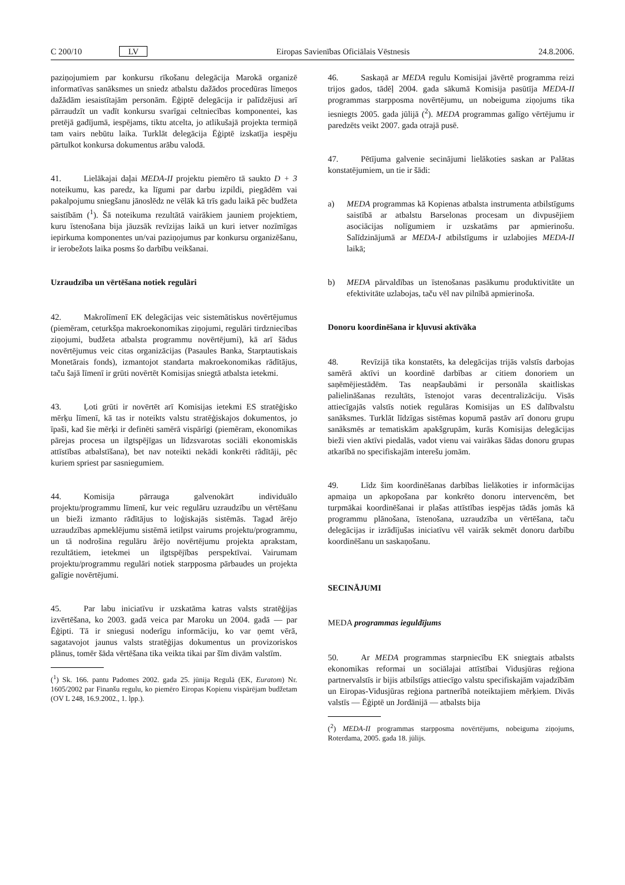C 200/10 LV Eiropas Savienības Oficiālais Vēstnesis 24.8.2006.
paziņojumiem par konkursu rīkošanu delegācija Marokā organizē informatīvas sanāksmes un sniedz atbalstu dažādos procedūras līmeņos dažādām iesaistītajām personām. Ēģiptē delegācija ir palīdzējusi arī pārraudzīt un vadīt konkursu svarīgai celtniecības komponentei, kas pretējā gadījumā, iespējams, tiktu atcelta, jo atlikušajā projekta termiņā tam vairs nebūtu laika. Turklāt delegācija Ēģiptē izskatīja iespēju pārtulkot konkursa dokumentus arābu valodā.
41. Lielākajai daļai MEDA-II projektu piemēro tā saukto D + 3 noteikumu, kas paredz, ka līgumi par darbu izpildi, piegādēm vai pakalpojumu sniegšanu jānoslēdz ne vēlāk kā trīs gadu laikā pēc budžeta saistībām (<sup>1</sup>). Šā noteikuma rezultātā vairākiem jauniem projektiem, kuru īstenošana bija jāuzsāk revīzijas laikā un kuri ietver nozīmīgas iepirkuma komponentes un/vai paziņojumus par konkursu organizēšanu, ir ierobežots laika posms šo darbību veikšanai.
Uzraudzība un vērtēšana notiek regulāri
42. Makrolīmenī EK delegācijas veic sistemātiskus novērtējumus (piemēram, ceturkšņa makroekonomikas ziņojumi, regulāri tirdzniecības ziņojumi, budžeta atbalsta programmu novērtējumi), kā arī šādus novērtējumus veic citas organizācijas (Pasaules Banka, Starptautiskais Monetārais fonds), izmantojot standarta makroekonomikas rādītājus, taču šajā līmenī ir grūti novērtēt Komisijas sniegtā atbalsta ietekmi.
43. Ļoti grūti ir novērtēt arī Komisijas ietekmi ES stratēģisko mērķu līmenī, kā tas ir noteikts valstu stratēģiskajos dokumentos, jo īpaši, kad šie mērķi ir definēti samērā vispārīgi (piemēram, ekonomikas pārejas procesa un ilgtspējīgas un līdzsvarotas sociāli ekonomiskās attīstības atbalstīšana), bet nav noteikti nekādi konkrēti rādītāji, pēc kuriem spriest par sasniegumiem.
44. Komisija pārrauga galvenokārt individuālo projektu/programmu līmenī, kur veic regulāru uzraudzību un vērtēšanu un bieži izmanto rādītājus to loģiskajās sistēmās. Tagad ārējo uzraudzības apmeklējumu sistēmā ietilpst vairums projektu/programmu, un tā nodrošina regulāru ārējo novērtējumu projekta aprakstam, rezultātiem, ietekmei un ilgtspējības perspektīvai. Vairumam projektu/programmu regulāri notiek starpposma pārbaudes un projekta galīgie novērtējumi.
45. Par labu iniciatīvu ir uzskatāma katras valsts stratēģijas izvērtēšana, ko 2003. gadā veica par Maroku un 2004. gadā — par Ēģipti. Tā ir sniegusi noderīgu informāciju, ko var ņemt vērā, sagatavojot jaunus valsts stratēģijas dokumentus un provizoriskos plānus, tomēr šāda vērtēšana tika veikta tikai par šīm divām valstīm.
(<sup>1</sup>) Sk. 166. pantu Padomes 2002. gada 25. jūnija Regulā (EK, Euratom) Nr. 1605/2002 par Finanšu regulu, ko piemēro Eiropas Kopienu vispārējam budžetam (OV L 248, 16.9.2002., 1. lpp.).
46. Saskaņā ar MEDA regulu Komisijai jāvērtē programma reizi trijos gados, tādēļ 2004. gada sākumā Komisija pasūtīja MEDA-II programmas starpposma novērtējumu, un nobeiguma ziņojums tika iesniegts 2005. gada jūlijā (<sup>2</sup>). MEDA programmas galīgo vērtējumu ir paredzēts veikt 2007. gada otrajā pusē.
47. Pētījuma galvenie secinājumi lielākoties saskan ar Palātas konstatējumiem, un tie ir šādi:
a) MEDA programmas kā Kopienas atbalsta instrumenta atbilstīgums saistībā ar atbalstu Barselonas procesam un divpusējiem asociācijas nolīgumiem ir uzskatāms par apmierinošu. Salīdzinājumā ar MEDA-I atbilstīgums ir uzlabojies MEDA-II laikā;
b) MEDA pārvaldības un īstenošanas pasākumu produktivitāte un efektivitāte uzlabojas, taču vēl nav pilnībā apmierinoša.
Donoru koordinēšana ir kļuvusi aktīvāka
48. Revīzijā tika konstatēts, ka delegācijas trijās valstīs darbojas samērā aktīvi un koordinē darbības ar citiem donoriem un saņēmējiestādēm. Tas neapšaubāmi ir personāla skaitliskas palielināšanas rezultāts, īstenojot varas decentralizāciju. Visās attiecīgajās valstīs notiek regulāras Komisijas un ES dalībvalstu sanāksmes. Turklāt līdzīgas sistēmas kopumā pastāv arī donoru grupu sanāksmēs ar tematiskām apakšgrupām, kurās Komisijas delegācijas bieži vien aktīvi piedalās, vadot vienu vai vairākas šādas donoru grupas atkarībā no specifiskajām interešu jomām.
49. Līdz šim koordinēšanas darbības lielākoties ir informācijas apmaiņa un apkopošana par konkrēto donoru intervencēm, bet turpmākai koordinēšanai ir plašas attīstības iespējas tādās jomās kā programmu plānošana, īstenošana, uzraudzība un vērtēšana, taču delegācijas ir izrādījušas iniciatīvu vēl vairāk sekmēt donoru darbību koordinēšanu un saskaņošanu.
SECINĀJUMI
MEDA programmas ieguldījums
50. Ar MEDA programmas starpniecību EK sniegtais atbalsts ekonomikas reformai un sociālajai attīstībai Vidusjūras reģiona partnervalstīs ir bijis atbilstīgs attiecīgo valstu specifiskajām vajadzībām un Eiropas-Vidusjūras reģiona partnerībā noteiktajiem mērķiem. Divās valstīs — Ēģiptē un Jordānijā — atbalsts bija
(<sup>2</sup>) MEDA-II programmas starpposma novērtējums, nobeiguma ziņojums, Roterdama, 2005. gada 18. jūlijs.